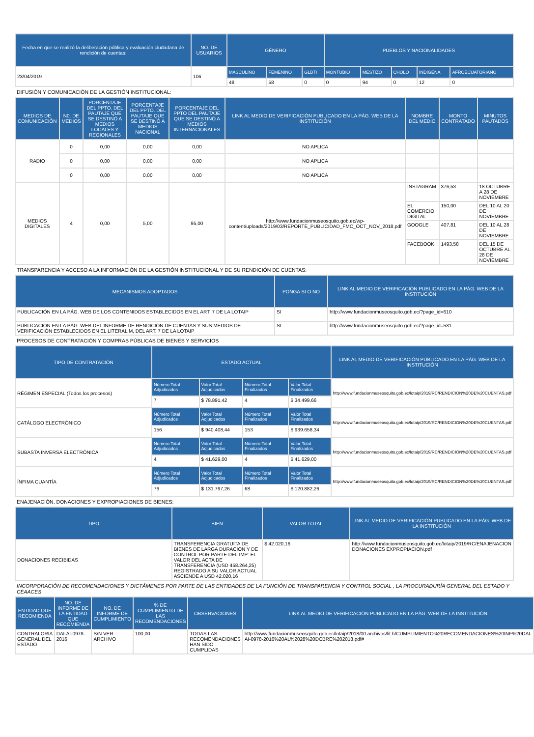| Fecha en que se realizó la deliberación pública y evaluación ciudadana de rendición de cuentas: | NO. DE USUARIOS | GÉNERO | | | PUEBLOS Y NACIONALIDADES | | | | |
| --- | --- | --- | --- | --- | --- | --- | --- | --- | --- |
| 23/04/2019 | 106 | MASCULINO | FEMENINO | GLBTI | MONTUBIO | MESTIZO | CHOLO | INDIGENA | AFROECUATORIANO |
| | | 48 | 58 | 0 | 0 | 94 | 0 | 12 | 0 |
DIFUSIÓN Y COMUNICACIÓN DE LA GESTIÓN INSTITUCIONAL:
| MEDIOS DE COMUNICACIÓN | N0. DE MEDIOS | PORCENTAJE DEL PPTO. DEL PAUTAJE QUE SE DESTINÓ A MEDIOS LOCALES Y REGIONALES | PORCENTAJE DEL PPTO. DEL PAUTAJE QUE SE DESTINÓ A MEDIOS NACIONAL | PORCENTAJE DEL PPTO DEL PAUTAJE QUE SE DESTINÓ A MEDIOS INTERNACIONALES | LINK AL MEDIO DE VERIFICACIÓN PUBLICADO EN LA PÁG. WEB DE LA INSTITUCIÓN | NOMBRE DEL MEDIO | MONTO CONTRATADO | MINUTOS PAUTADOS |
| --- | --- | --- | --- | --- | --- | --- | --- | --- |
| RADIO | 0 | 0,00 | 0,00 | 0,00 | NO APLICA | | | |
| | 0 | 0,00 | 0,00 | 0,00 | NO APLICA | | | |
| | 0 | 0,00 | 0,00 | 0,00 | NO APLICA | | | |
| MEDIOS DIGITALES | 4 | 0,00 | 5,00 | 95,00 | http://www.fundacionmuseosquito.gob.ec/wp-content/uploads/2019/03/REPORTE_PUBLICIDAD_FMC_OCT_NOV_2018.pdf | INSTAGRAM | 376,53 | 18 OCTUBRE A 28 DE NOVIEMBRE |
| | | | | | | EL COMERCIO DIGITAL | 150,00 | DEL 10 AL 20 DE NOVIEMBRE |
| | | | | | | GOOGLE | 407,81 | DEL 10 AL 28 DE NOVIEMBRE |
| | | | | | | FACEBOOK | 1493,58 | DEL 15 DE OCTUBRE AL 28 DE NOVIEMBRE |
TRANSPARENCIA Y ACCESO A LA INFORMACIÓN DE LA GESTIÓN INSTITUCIONAL Y DE SU RENDICIÓN DE CUENTAS:
| MECANISMOS ADOPTADOS | PONGA SI O NO | LINK AL MEDIO DE VERIFICACIÓN PUBLICADO EN LA PÁG. WEB DE LA INSTITUCIÓN |
| --- | --- | --- |
| PUBLICACIÓN EN LA PÁG. WEB DE LOS CONTENIDOS ESTABLECIDOS EN EL ART. 7 DE LA LOTAIP | SI | http://www.fundacionmuseosquito.gob.ec/?page_id=610 |
| PUBLICACIÓN EN LA PÁG. WEB DEL INFORME DE RENDICIÓN DE CUENTAS Y SUS MEDIOS DE VERIFICACIÓN ESTABLECIDOS EN EL LITERAL M, DEL ART. 7 DE LA LOTAIP | SI | http://www.fundacionmuseosquito.gob.ec/?page_id=531 |
PROCESOS DE CONTRATACIÓN Y COMPRAS PÚBLICAS DE BIENES Y SERVICIOS
| TIPO DE CONTRATACIÓN | ESTADO ACTUAL | | | | LINK AL MEDIO DE VERIFICACIÓN PUBLICADO EN LA PÁG. WEB DE LA INSTITUCIÓN |
| --- | --- | --- | --- | --- | --- |
| RÉGIMEN ESPECIAL (Todos los procesos) | Número Total Adjudicados | Valor Total Adjudicados | Número Total Finalizados | Valor Total Finalizados | http://www.fundacionmuseosquito.gob.ec/lotaip/2019/RC/RENDICION%20DE%20CUENTAS.pdf |
| | 7 | $ 78.891,42 | 4 | $ 34.499,66 | |
| CATÁLOGO ELECTRÓNICO | Número Total Adjudicados | Valor Total Adjudicados | Número Total Finalizados | Valor Total Finalizados | http://www.fundacionmuseosquito.gob.ec/lotaip/2019/RC/RENDICION%20DE%20CUENTAS.pdf |
| | 156 | $ 940.408,44 | 153 | $ 939.658,34 | |
| SUBASTA INVERSA ELECTRÓNICA | Número Total Adjudicados | Valor Total Adjudicados | Número Total Finalizados | Valor Total Finalizados | http://www.fundacionmuseosquito.gob.ec/lotaip/2019/RC/RENDICION%20DE%20CUENTAS.pdf |
| | 4 | $ 41.629,00 | 4 | $ 41.629,00 | |
| ÍNFIMA CUANTÍA | Número Total Adjudicados | Valor Total Adjudicados | Número Total Finalizados | Valor Total Finalizados | http://www.fundacionmuseosquito.gob.ec/lotaip/2019/RC/RENDICION%20DE%20CUENTAS.pdf |
| | 76 | $ 131.797,26 | 68 | $ 120.882,26 | |
ENAJENACIÓN, DONACIONES Y EXPROPIACIONES DE BIENES:
| TIPO | BIEN | VALOR TOTAL | LINK AL MEDIO DE VERIFICACIÓN PUBLICADO EN LA PÁG. WEB DE LA INSTITUCIÓN |
| --- | --- | --- | --- |
| DONACIONES RECIBIDAS | TRANSFERENCIA GRATUITA DE BIENES DE LARGA DURACION Y DE CONTROL POR PARTE DEL IMP: EL VALOR DEL ACTA DE TRANSFERENCIA (USD 458.264,25) REGISTRADO A SU VALOR ACTUAL ASCIENDE A USD 42.020,16 | $ 42.020,16 | http://www.fundacionmuseosquito.gob.ec/lotaip/2019/RC/ENAJENACION DONACIONES EXPROPIACION.pdf |
INCORPORACIÓN DE RECOMENDACIONES Y DICTÁMENES POR PARTE DE LAS ENTIDADES DE LA FUNCIÓN DE TRANSPARENCIA Y CONTROL SOCIAL , LA PROCURADURÍA GENERAL DEL ESTADO Y CEAACES
| ENTIDAD QUE RECOMIENDA | NO. DE INFORME DE LA ENTIDAD QUE RECOMIENDA | NO. DE INFORME DE CUMPLIMIENTO | % DE CUMPLIMIENTO DE LAS RECOMENDACIONES | OBSERVACIONES | LINK AL MEDIO DE VERIFICACIÓN PUBLICADO EN LA PÁG. WEB DE LA INSTITUCIÓN |
| --- | --- | --- | --- | --- | --- |
| CONTRALORIA GENERAL DEL ESTADO | DAI-AI-0978-2016 | S/N VER ARCHIVO | 100,00 | TODAS LAS RECOMENDACIONES HAN SIDO CUMPLIDAS | http://www.fundacionmuseosquito.gob.ec/lotaip/2018/00.archivos/lit.h/CUMPLIMIENTO%20RECOMENDACIONES%20INF%20DAI-AI-0978-2016%20AL%2028%20DCBRE%202018.pdf# |